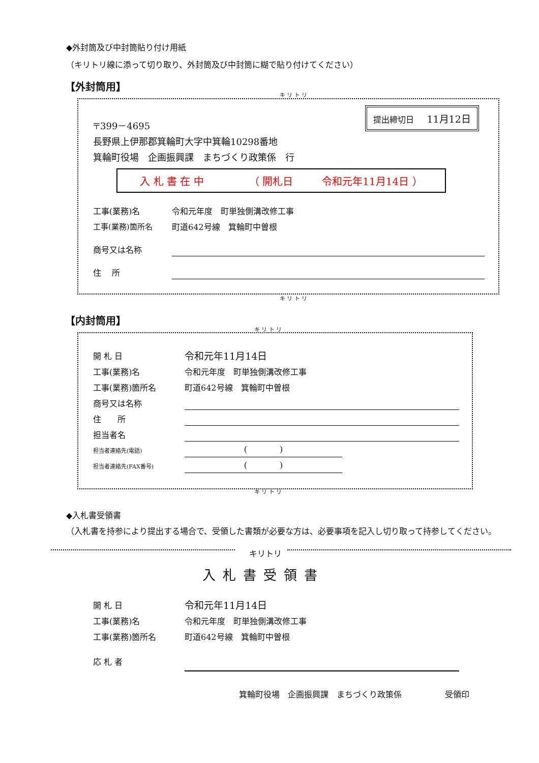◆外封筒及び中封筒貼り付け用紙
（キリトリ線に添って切り取り、外封筒及び中封筒に糊で貼り付けてください）
【外封筒用】
キ リ ト リ
提出締切日 11月12日
〒399－4695
長野県上伊那郡箕輪町大字中箕輪10298番地
箕輪町役場　企画振興課　まちづくり政策係　行
入 札 書 在 中 （ 開札日 令和元年11月14日 ）
工事(業務)名 令和元年度　町単独側溝改修工事
工事(業務)箇所名 町道642号線　箕輪町中曽根
商号又は名称
住　 所
キ リ ト リ
【内封筒用】
キ リ ト リ
開 札 日 令和元年11月14日
工事(業務)名 令和元年度　町単独側溝改修工事
工事(業務)箇所名 町道642号線　箕輪町中曽根
商号又は名称
住　　所
担当者名
担当者連絡先(電話) (　　　　)
担当者連絡先(FAX番号) (　　　　)
キ リ ト リ
◆入札書受領書
（入札書を持参により提出する場合で、受領した書類が必要な方は、必要事項を記入し切り取って持参してください。
キリトリ
入札書受領書
開 札 日 令和元年11月14日
工事(業務)名 令和元年度　町単独側溝改修工事
工事(業務)箇所名 町道642号線　箕輪町中曽根
応 札 者
箕輪町役場　企画振興課　まちづくり政策係 受領印